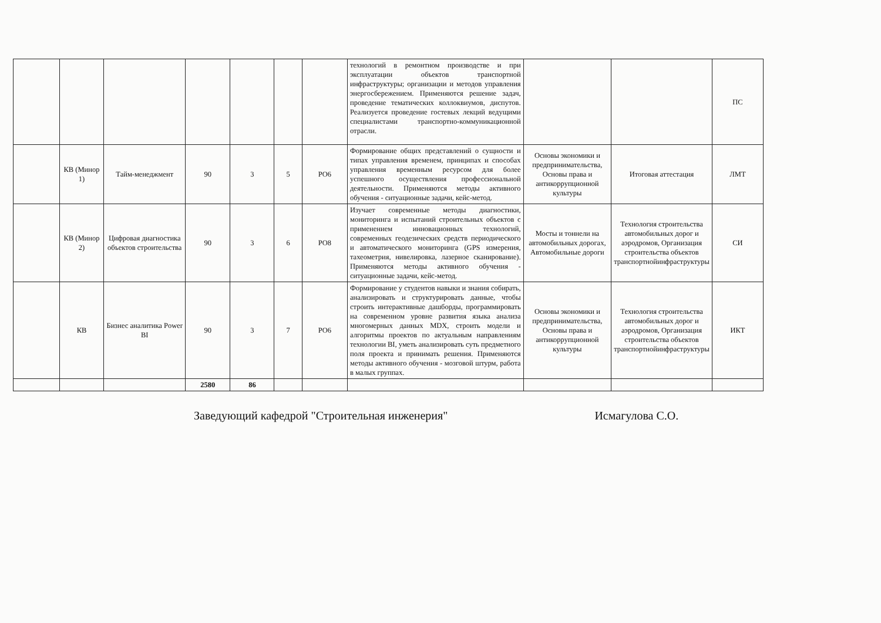| | | | | | | | технологий в ремонтном производстве и при эксплуатации объектов транспортной инфраструктуры; организации и методов управления энергосбережением. Применяются решение задач, проведение тематических коллоквиумов, диспутов. Реализуется проведение гостевых лекций ведущими специалистами транспортно-коммуникационной отрасли. | | | ПС |
| | КВ (Минор 1) | Тайм-менеджмент | 90 | 3 | 5 | РО6 | Формирование общих представлений о сущности и типах управления временем, принципах и способах управления временным ресурсом для более успешного осуществления профессиональной деятельности. Применяются методы активного обучения - ситуационные задачи, кейс-метод. | Основы экономики и предпринимательства, Основы права и антикоррупционной культуры | Итоговая аттестация | ЛМТ |
| | КВ (Минор 2) | Цифровая диагностика объектов строительства | 90 | 3 | 6 | РО8 | Изучает современные методы диагностики, мониторинга и испытаний строительных объектов с применением инновационных технологий, современных геодезических средств периодического и автоматического мониторинга (GPS измерения, тахеометрия, нивелировка, лазерное сканирование). Применяются методы активного обучения - ситуационные задачи, кейс-метод. | Мосты и тоннели на автомобильных дорогах, Автомобильные дороги | Технология строительства автомобильных дорог и аэродромов, Организация строительства объектов транспортнойинфраструктуры | СИ |
| | КВ | Бизнес аналитика Power BI | 90 | 3 | 7 | РО6 | Формирование у студентов навыки и знания собирать, анализировать и структурировать данные, чтобы строить интерактивные дашборды, программировать на современном уровне развития языка анализа многомерных данных MDX, строить модели и алгоритмы проектов по актуальным направлениям технологии BI, уметь анализировать суть предметного поля проекта и принимать решения. Применяются методы активного обучения - мозговой штурм, работа в малых группах. | Основы экономики и предпринимательства, Основы права и антикоррупционной культуры | Технология строительства автомобильных дорог и аэродромов, Организация строительства объектов транспортнойинфраструктуры | ИКТ |
| | | | 2580 | 86 | | | | | | |
Заведующий кафедрой "Строительная инженерия" Исмагулова С.О.